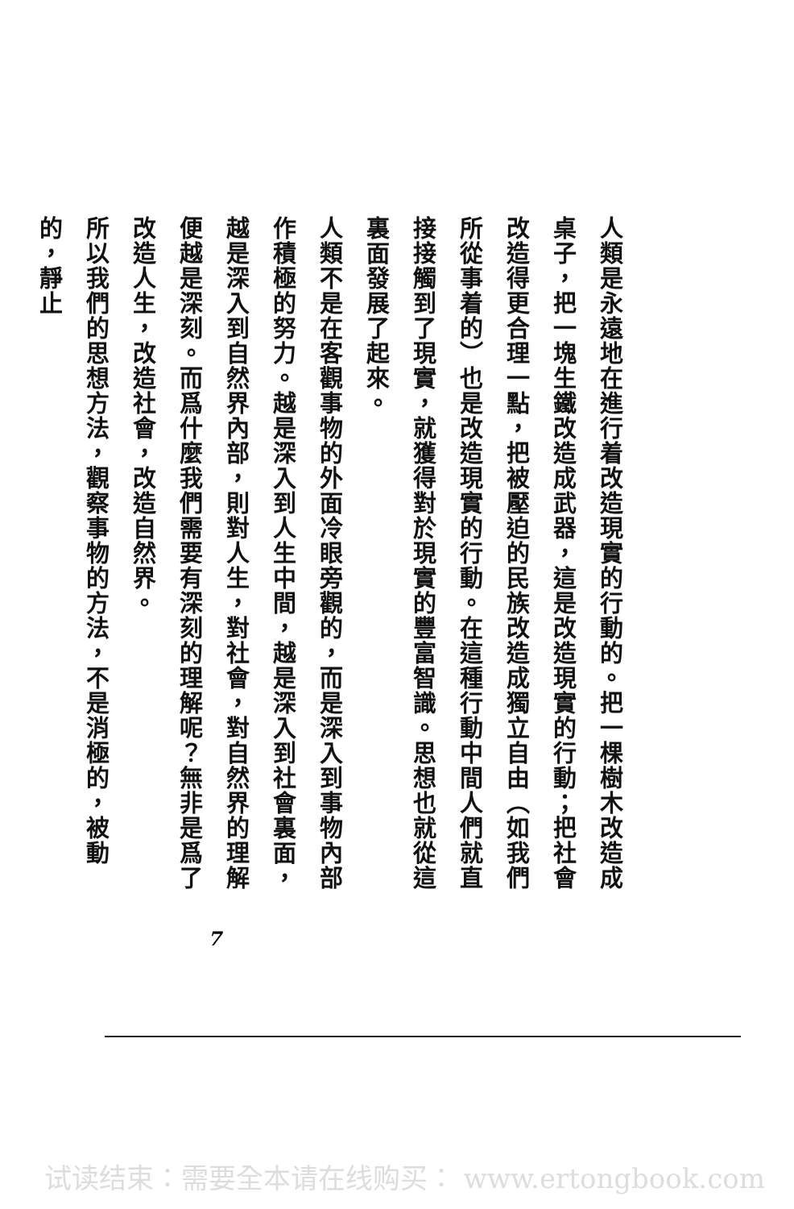人類是永遠地在進行着改造現實的行動的。把一棵樹木改造成桌子，把一塊生鐵改造成武器，這是改造現實的行動；把社會改造得更合理一點，把被壓迫的民族改造成獨立自由（如我們所從事着的）也是改造現實的行動。在這種行動中間人們就直接接觸到了現實，就獲得對於現實的豐富智識。思想也就從這裏面發展了起來。
人類不是在客觀事物的外面冷眼旁觀的，而是深入到事物內部作積極的努力。越是深入到人生中間，越是深入到社會裏面，越是深入到自然界內部，則對人生，對社會，對自然界的理解便越是深刻。而爲什麼我們需要有深刻的理解呢？無非是爲了改造人生，改造社會，改造自然界。
所以我們的思想方法，觀察事物的方法，不是消極的，被動的，靜止
7
试读结束：需要全本请在线购买： www.ertongbook.com